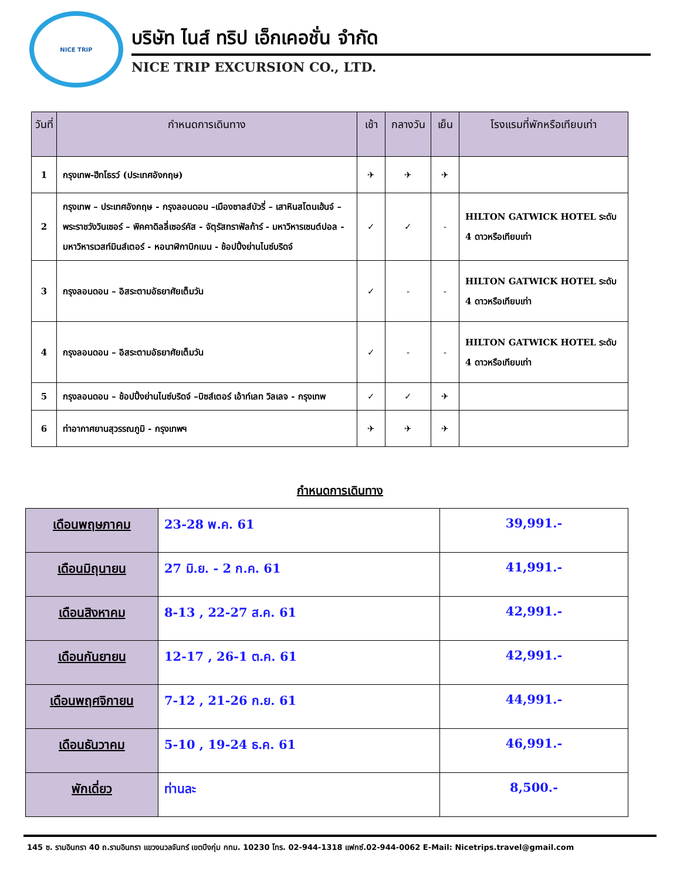NICE TRIP
บริษัท ไนส์ ทริป เอ็กเคอชั่น จำกัด
NICE TRIP EXCURSION CO., LTD.
| วันที่ | กำหนดการเดินทาง | เช้า | กลางวัน | เย็น | โรงแรมที่พักหรือเทียบเท่า |
| --- | --- | --- | --- | --- | --- |
| 1 | กรุงเทพ-ฮีทโธรว์ (ประเทศอังกฤษ) | ✈ | ✈ | ✈ | |
| 2 | กรุงเทพ – ประเทศอังกฤษ - กรุงลอนดอน –เมืองซาลส์บัวรี่ – เสาหินสโตนเฮ้นจ์ – พระราชวังวินเซอร์ – พิคคาดิลลี่เซอร์คัส - จัตุรัสทราฟัลก้าร์ - มหาวิหารเซนต์ปอล - มหาวิหารเวสท์มินส์เตอร์ - หอนาฬิกาบิกเบน - ช้อปปิ้งย่านไนซ์บริดจ์ | ✓ | ✓ | - | HILTON GATWICK HOTEL ระดับ 4 ดาวหรือเทียบเท่า |
| 3 | กรุงลอนดอน – อิสระตามอัธยาศัยเต็มวัน | ✓ | - | - | HILTON GATWICK HOTEL ระดับ 4 ดาวหรือเทียบเท่า |
| 4 | กรุงลอนดอน – อิสระตามอัธยาศัยเต็มวัน | ✓ | - | - | HILTON GATWICK HOTEL ระดับ 4 ดาวหรือเทียบเท่า |
| 5 | กรุงลอนดอน – ช้อปปิ้งย่านไนซ์บริดจ์ –บิซส์เตอร์ เอ้าท์เลท วิลเลจ - กรุงเทพ | ✓ | ✓ | ✈ | |
| 6 | ท่าอากาศยานสุวรรณภูมิ - กรุงเทพฯ | ✈ | ✈ | ✈ | |
กำหนดการเดินทาง
| เดือนพฤษภาคม | 23-28 พ.ค. 61 | 39,991.- |
| เดือนมิถุนายน | 27 มิ.ย. - 2 ก.ค. 61 | 41,991.- |
| เดือนสิงหาคม | 8-13 , 22-27 ส.ค. 61 | 42,991.- |
| เดือนกันยายน | 12-17 , 26-1 ต.ค. 61 | 42,991.- |
| เดือนพฤศจิกายน | 7-12 , 21-26 ก.ย. 61 | 44,991.- |
| เดือนธันวาคม | 5-10 , 19-24 ธ.ค. 61 | 46,991.- |
| พักเดี่ยว | ท่านละ | 8,500.- |
145 ซ. รามอินทรา 40 ถ.รามอินทรา แขวงนวลจันทร์ เขตบึงกุ่ม กทม. 10230 โทร. 02-944-1318 แฟกซ์.02-944-0062 E-Mail: Nicetrips.travel@gmail.com